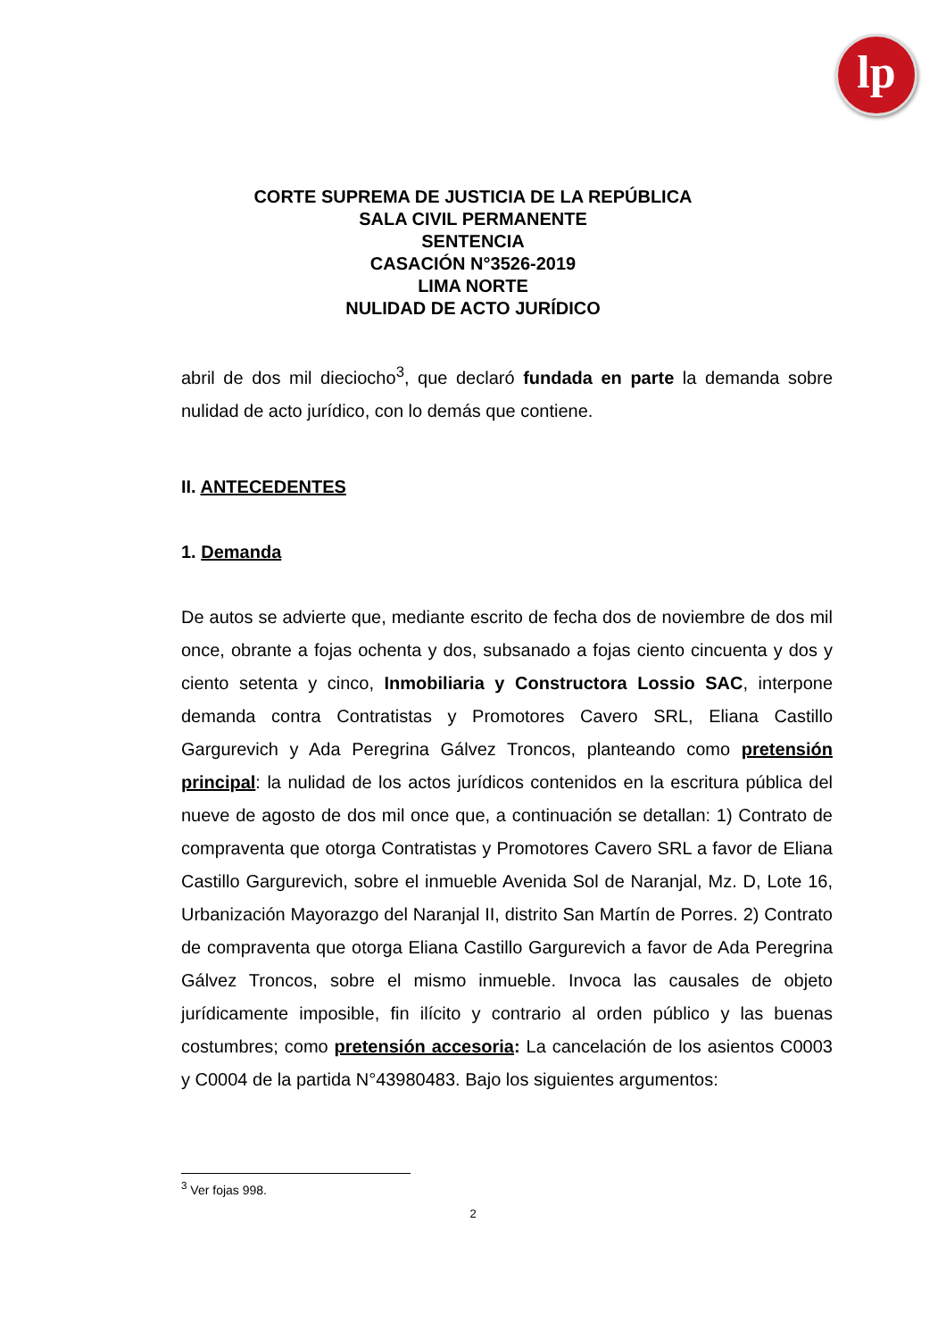lp
CORTE SUPREMA DE JUSTICIA DE LA REPÚBLICA
SALA CIVIL PERMANENTE
SENTENCIA
CASACIÓN N°3526-2019
LIMA NORTE
NULIDAD DE ACTO JURÍDICO
abril de dos mil dieciocho<sup>3</sup>, que declaró fundada en parte la demanda sobre nulidad de acto jurídico, con lo demás que contiene.
II. ANTECEDENTES
1. Demanda
De autos se advierte que, mediante escrito de fecha dos de noviembre de dos mil once, obrante a fojas ochenta y dos, subsanado a fojas ciento cincuenta y dos y ciento setenta y cinco, Inmobiliaria y Constructora Lossio SAC, interpone demanda contra Contratistas y Promotores Cavero SRL, Eliana Castillo Gargurevich y Ada Peregrina Gálvez Troncos, planteando como pretensión principal: la nulidad de los actos jurídicos contenidos en la escritura pública del nueve de agosto de dos mil once que, a continuación se detallan: 1) Contrato de compraventa que otorga Contratistas y Promotores Cavero SRL a favor de Eliana Castillo Gargurevich, sobre el inmueble Avenida Sol de Naranjal, Mz. D, Lote 16, Urbanización Mayorazgo del Naranjal II, distrito San Martín de Porres. 2) Contrato de compraventa que otorga Eliana Castillo Gargurevich a favor de Ada Peregrina Gálvez Troncos, sobre el mismo inmueble. Invoca las causales de objeto jurídicamente imposible, fin ilícito y contrario al orden público y las buenas costumbres; como pretensión accesoria: La cancelación de los asientos C0003 y C0004 de la partida N°43980483. Bajo los siguientes argumentos:
<sup>3</sup> Ver fojas 998.
2